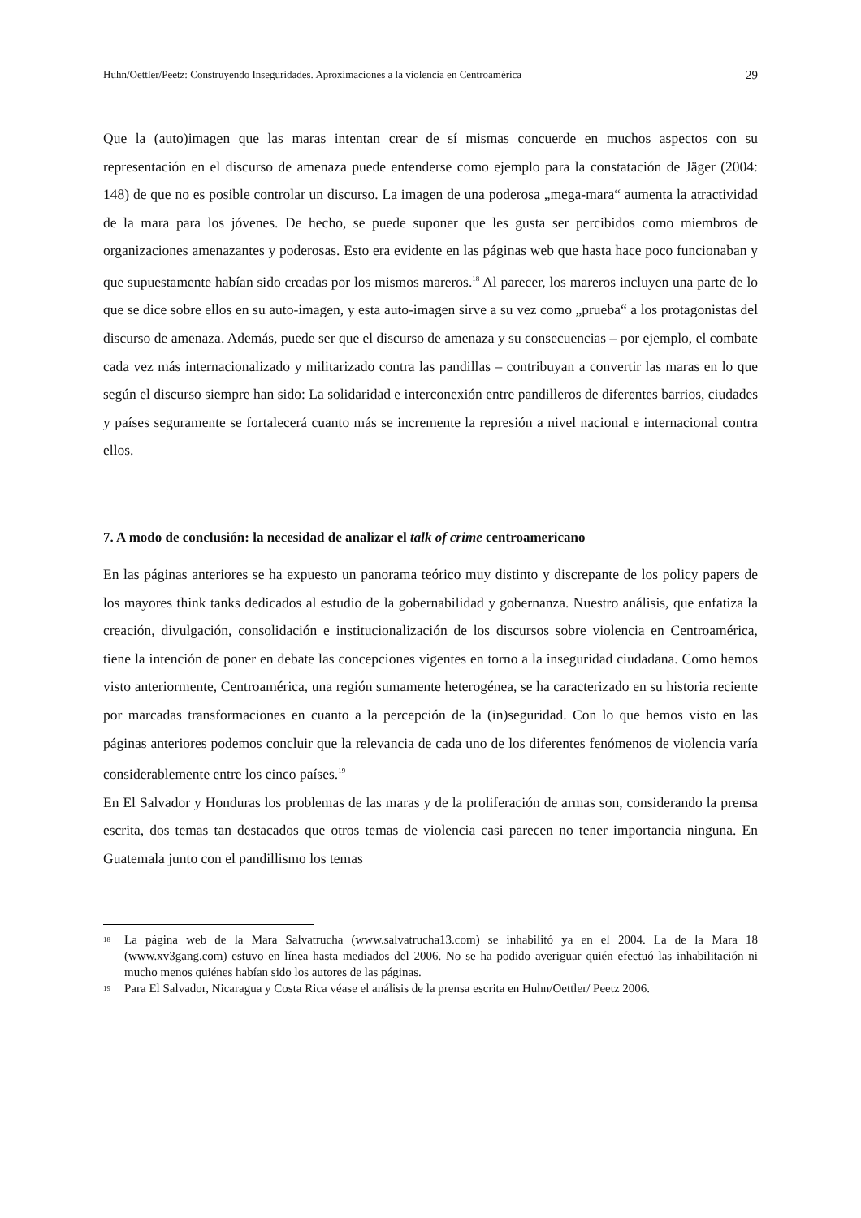Huhn/Oettler/Peetz: Construyendo Inseguridades. Aproximaciones a la violencia en Centroamérica 29
Que la (auto)imagen que las maras intentan crear de sí mismas concuerde en muchos aspectos con su representación en el discurso de amenaza puede entenderse como ejemplo para la constatación de Jäger (2004: 148) de que no es posible controlar un discurso. La imagen de una poderosa „mega-mara“ aumenta la atractividad de la mara para los jóvenes. De hecho, se puede suponer que les gusta ser percibidos como miembros de organizaciones amenazantes y poderosas. Esto era evidente en las páginas web que hasta hace poco funcionaban y que supuestamente habían sido creadas por los mismos mareros.<sup>18</sup> Al parecer, los mareros incluyen una parte de lo que se dice sobre ellos en su auto-imagen, y esta auto-imagen sirve a su vez como „prueba“ a los protagonistas del discurso de amenaza. Además, puede ser que el discurso de amenaza y su consecuencias – por ejemplo, el combate cada vez más internacionalizado y militarizado contra las pandillas – contribuyan a convertir las maras en lo que según el discurso siempre han sido: La solidaridad e interconexión entre pandilleros de diferentes barrios, ciudades y países seguramente se fortalecerá cuanto más se incremente la represión a nivel nacional e internacional contra ellos.
7. A modo de conclusión: la necesidad de analizar el talk of crime centroamericano
En las páginas anteriores se ha expuesto un panorama teórico muy distinto y discrepante de los policy papers de los mayores think tanks dedicados al estudio de la gobernabilidad y gobernanza. Nuestro análisis, que enfatiza la creación, divulgación, consolidación e institucionalización de los discursos sobre violencia en Centroamérica, tiene la intención de poner en debate las concepciones vigentes en torno a la inseguridad ciudadana. Como hemos visto anteriormente, Centroamérica, una región sumamente heterogénea, se ha caracterizado en su historia reciente por marcadas transformaciones en cuanto a la percepción de la (in)seguridad. Con lo que hemos visto en las páginas anteriores podemos concluir que la relevancia de cada uno de los diferentes fenómenos de violencia varía considerablemente entre los cinco países.<sup>19</sup>
En El Salvador y Honduras los problemas de las maras y de la proliferación de armas son, considerando la prensa escrita, dos temas tan destacados que otros temas de violencia casi parecen no tener importancia ninguna. En Guatemala junto con el pandillismo los temas
<sup>18</sup> La página web de la Mara Salvatrucha (www.salvatrucha13.com) se inhabilitó ya en el 2004. La de la Mara 18 (www.xv3gang.com) estuvo en línea hasta mediados del 2006. No se ha podido averiguar quién efectuó las inhabilitación ni mucho menos quiénes habían sido los autores de las páginas.
<sup>19</sup> Para El Salvador, Nicaragua y Costa Rica véase el análisis de la prensa escrita en Huhn/Oettler/ Peetz 2006.